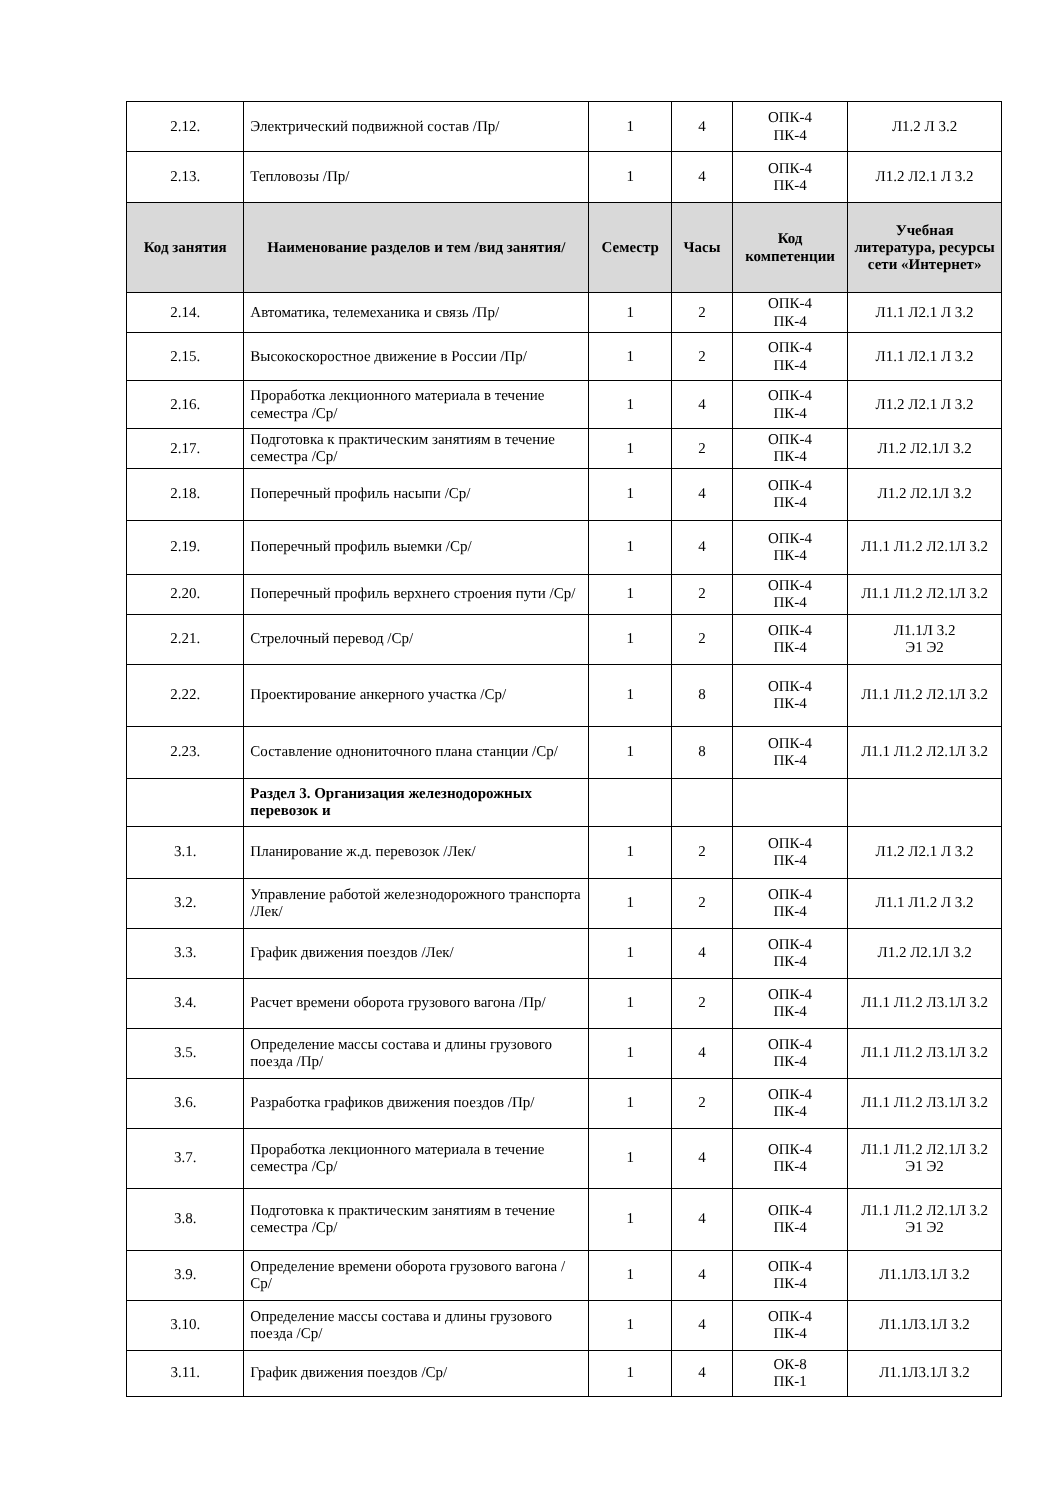| 2.12. | Электрический подвижной состав /Пр/ | 1 | 4 | ОПК-4 ПК-4 | Л1.2 Л 3.2 |
| 2.13. | Тепловозы /Пр/ | 1 | 4 | ОПК-4 ПК-4 | Л1.2 Л2.1 Л 3.2 |
| Код занятия | Наименование разделов и тем /вид занятия/ | Семестр | Часы | Код компетенции | Учебная литература, ресурсы сети «Интернет» |
| 2.14. | Автоматика, телемеханика и связь /Пр/ | 1 | 2 | ОПК-4 ПК-4 | Л1.1 Л2.1 Л 3.2 |
| 2.15. | Высокоскоростное движение в России /Пр/ | 1 | 2 | ОПК-4 ПК-4 | Л1.1 Л2.1 Л 3.2 |
| 2.16. | Проработка лекционного материала в течение семестра /Ср/ | 1 | 4 | ОПК-4 ПК-4 | Л1.2 Л2.1 Л 3.2 |
| 2.17. | Подготовка к практическим занятиям в течение семестра /Ср/ | 1 | 2 | ОПК-4 ПК-4 | Л1.2 Л2.1Л 3.2 |
| 2.18. | Поперечный профиль насыпи /Ср/ | 1 | 4 | ОПК-4 ПК-4 | Л1.2 Л2.1Л 3.2 |
| 2.19. | Поперечный профиль выемки /Ср/ | 1 | 4 | ОПК-4 ПК-4 | Л1.1 Л1.2 Л2.1Л 3.2 |
| 2.20. | Поперечный профиль верхнего строения пути /Ср/ | 1 | 2 | ОПК-4 ПК-4 | Л1.1 Л1.2 Л2.1Л 3.2 |
| 2.21. | Стрелочный перевод /Ср/ | 1 | 2 | ОПК-4 ПК-4 | Л1.1Л 3.2 Э1 Э2 |
| 2.22. | Проектирование анкерного участка /Ср/ | 1 | 8 | ОПК-4 ПК-4 | Л1.1 Л1.2 Л2.1Л 3.2 |
| 2.23. | Составление однониточного плана станции /Ср/ | 1 | 8 | ОПК-4 ПК-4 | Л1.1 Л1.2 Л2.1Л 3.2 |
| | Раздел 3. Организация железнодорожных перевозок и | | | | |
| 3.1. | Планирование ж.д. перевозок /Лек/ | 1 | 2 | ОПК-4 ПК-4 | Л1.2 Л2.1 Л 3.2 |
| 3.2. | Управление работой железнодорожного транспорта /Лек/ | 1 | 2 | ОПК-4 ПК-4 | Л1.1 Л1.2 Л 3.2 |
| 3.3. | График движения поездов /Лек/ | 1 | 4 | ОПК-4 ПК-4 | Л1.2 Л2.1Л 3.2 |
| 3.4. | Расчет времени оборота грузового вагона /Пр/ | 1 | 2 | ОПК-4 ПК-4 | Л1.1 Л1.2 Л3.1Л 3.2 |
| 3.5. | Определение массы состава и длины грузового поезда /Пр/ | 1 | 4 | ОПК-4 ПК-4 | Л1.1 Л1.2 Л3.1Л 3.2 |
| 3.6. | Разработка графиков движения поездов /Пр/ | 1 | 2 | ОПК-4 ПК-4 | Л1.1 Л1.2 Л3.1Л 3.2 |
| 3.7. | Проработка лекционного материала в течение семестра /Ср/ | 1 | 4 | ОПК-4 ПК-4 | Л1.1 Л1.2 Л2.1Л 3.2 Э1 Э2 |
| 3.8. | Подготовка к практическим занятиям в течение семестра /Ср/ | 1 | 4 | ОПК-4 ПК-4 | Л1.1 Л1.2 Л2.1Л 3.2 Э1 Э2 |
| 3.9. | Определение времени оборота грузового вагона /Ср/ | 1 | 4 | ОПК-4 ПК-4 | Л1.1Л3.1Л 3.2 |
| 3.10. | Определение массы состава и длины грузового поезда /Ср/ | 1 | 4 | ОПК-4 ПК-4 | Л1.1Л3.1Л 3.2 |
| 3.11. | График движения поездов /Ср/ | 1 | 4 | ОК-8 ПК-1 | Л1.1Л3.1Л 3.2 |